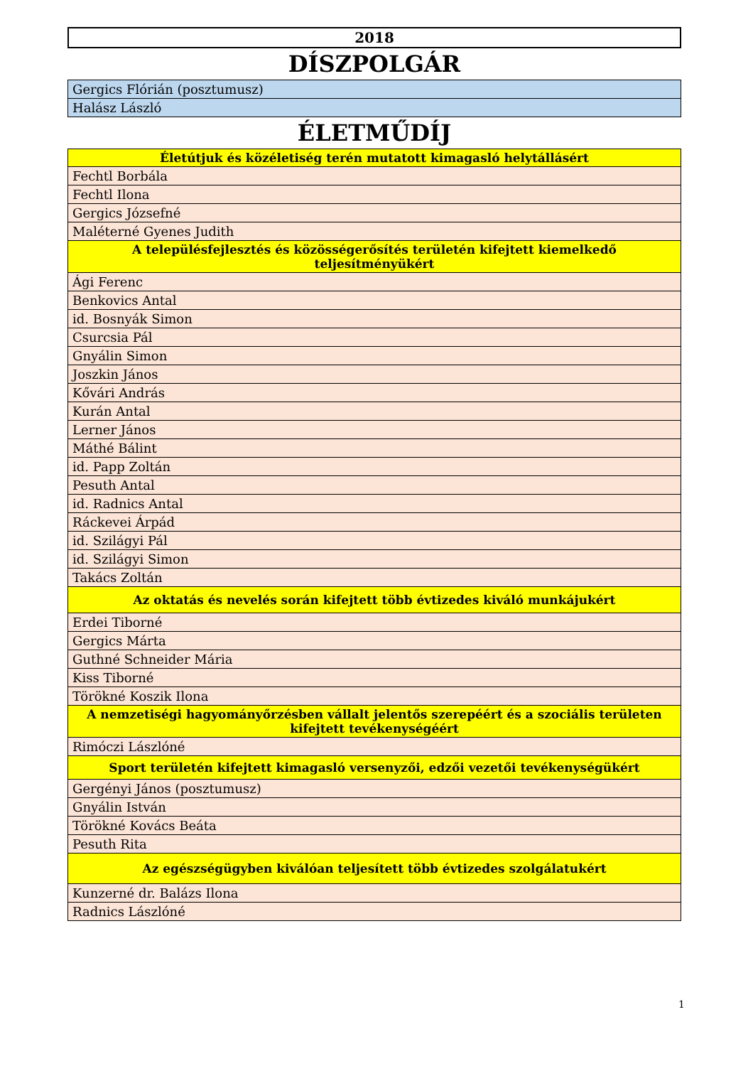2018
DÍSZPOLGÁR
| Gergics Flórián (posztumusz) |
| Halász László |
ÉLETMŰDÍJ
| Életútjuk és közéletiség terén mutatott kimagasló helytállásért |
| --- |
| Fechtl Borbála |
| Fechtl Ilona |
| Gergics Józsefné |
| Maléterné Gyenes Judith |
| A településfejlesztés és közösségerősítés területén kifejtett kiemelkedő teljesítményükért |
| Ági Ferenc |
| Benkovics Antal |
| id. Bosnyák Simon |
| Csurcsia Pál |
| Gnyálin Simon |
| Joszkin János |
| Kővári András |
| Kurán Antal |
| Lerner János |
| Máthé Bálint |
| id. Papp Zoltán |
| Pesuth Antal |
| id. Radnics Antal |
| Ráckevei Árpád |
| id. Szilágyi Pál |
| id. Szilágyi Simon |
| Takács Zoltán |
| Az oktatás és nevelés során kifejtett több évtizedes kiváló munkájukért |
| Erdei Tiborné |
| Gergics Márta |
| Guthné Schneider Mária |
| Kiss Tiborné |
| Törökné Koszik Ilona |
| A nemzetiségi hagyományőrzésben vállalt jelentős szerepéért és a szociális területen kifejtett tevékenységéért |
| Rimóczi Lászlóné |
| Sport területén kifejtett kimagasló versenyzői, edzői vezetői tevékenységükért |
| Gergényi János (posztumusz) |
| Gnyálin István |
| Törökné Kovács Beáta |
| Pesuth Rita |
| Az egészségügyben kiválóan teljesített több évtizedes szolgálatukért |
| Kunzerné dr. Balázs Ilona |
| Radnics Lászlóné |
1